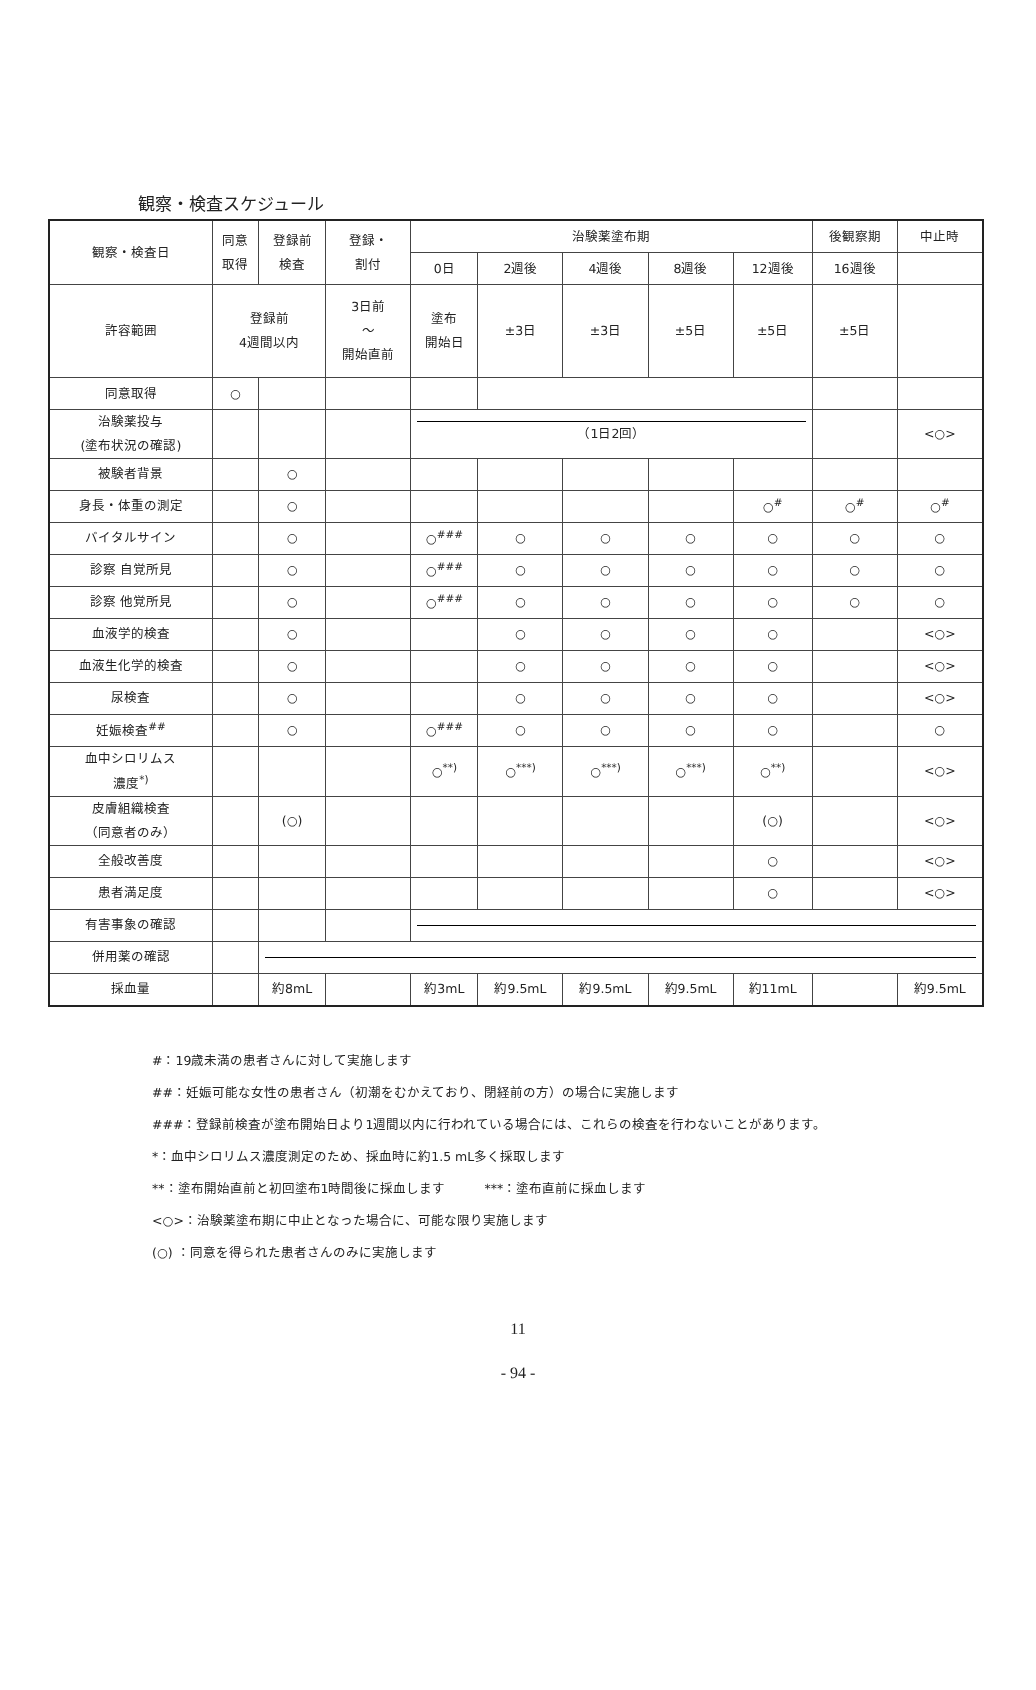観察・検査スケジュール
| 観察・検査日 | 同意 取得 | 登録前 検査 | 登録・ 割付 | 治験薬塗布期 | | | | | 後観察期 | 中止時 |
| --- | --- | --- | --- | --- | --- | --- | --- | --- | --- | --- |
| | | | | 0日 | 2週後 | 4週後 | 8週後 | 12週後 | 16週後 | |
| 許容範囲 | 登録前 4週間以内 | | 3日前 ～ 開始直前 | 塗布 開始日 | ±3日 | ±3日 | ±5日 | ±5日 | ±5日 | |
| 同意取得 | ○ | | | | | | | | | |
| 治験薬投与 (塗布状況の確認) | | | | （1日2回） | | | | | | <○> |
| 被験者背景 | | ○ | | | | | | | | |
| 身長・体重の測定 | | ○ | | | | | | ○<sup>#</sup> | ○<sup>#</sup> | ○<sup>#</sup> |
| バイタルサイン | | ○ | | ○<sup>###</sup> | ○ | ○ | ○ | ○ | ○ | ○ |
| 診察 自覚所見 | | ○ | | ○<sup>###</sup> | ○ | ○ | ○ | ○ | ○ | ○ |
| 診察 他覚所見 | | ○ | | ○<sup>###</sup> | ○ | ○ | ○ | ○ | ○ | ○ |
| 血液学的検査 | | ○ | | | ○ | ○ | ○ | ○ | | <○> |
| 血液生化学的検査 | | ○ | | | ○ | ○ | ○ | ○ | | <○> |
| 尿検査 | | ○ | | | ○ | ○ | ○ | ○ | | <○> |
| 妊娠検査<sup>##</sup> | | ○ | | ○<sup>###</sup> | ○ | ○ | ○ | ○ | | ○ |
| 血中シロリムス 濃度<sup>*)</sup> | | | | ○<sup>**)</sup> | ○<sup>***)</sup> | ○<sup>***)</sup> | ○<sup>***)</sup> | ○<sup>**)</sup> | | <○> |
| 皮膚組織検査 （同意者のみ） | | (○) | | | | | | (○) | | <○> |
| 全般改善度 | | | | | | | | ○ | | <○> |
| 患者満足度 | | | | | | | | ○ | | <○> |
| 有害事象の確認 | | | | | | | | | | |
| 併用薬の確認 | | | | | | | | | | |
| 採血量 | | 約8mL | | 約3mL | 約9.5mL | 約9.5mL | 約9.5mL | 約11mL | | 約9.5mL |
#：19歳未満の患者さんに対して実施します
##：妊娠可能な女性の患者さん（初潮をむかえており、閉経前の方）の場合に実施します
###：登録前検査が塗布開始日より1週間以内に行われている場合には、これらの検査を行わないことがあります。
*：血中シロリムス濃度測定のため、採血時に約1.5 mL多く採取します
**：塗布開始直前と初回塗布1時間後に採血します　　　***：塗布直前に採血します
<○>：治験薬塗布期に中止となった場合に、可能な限り実施します
(○) ：同意を得られた患者さんのみに実施します
11
- 94 -